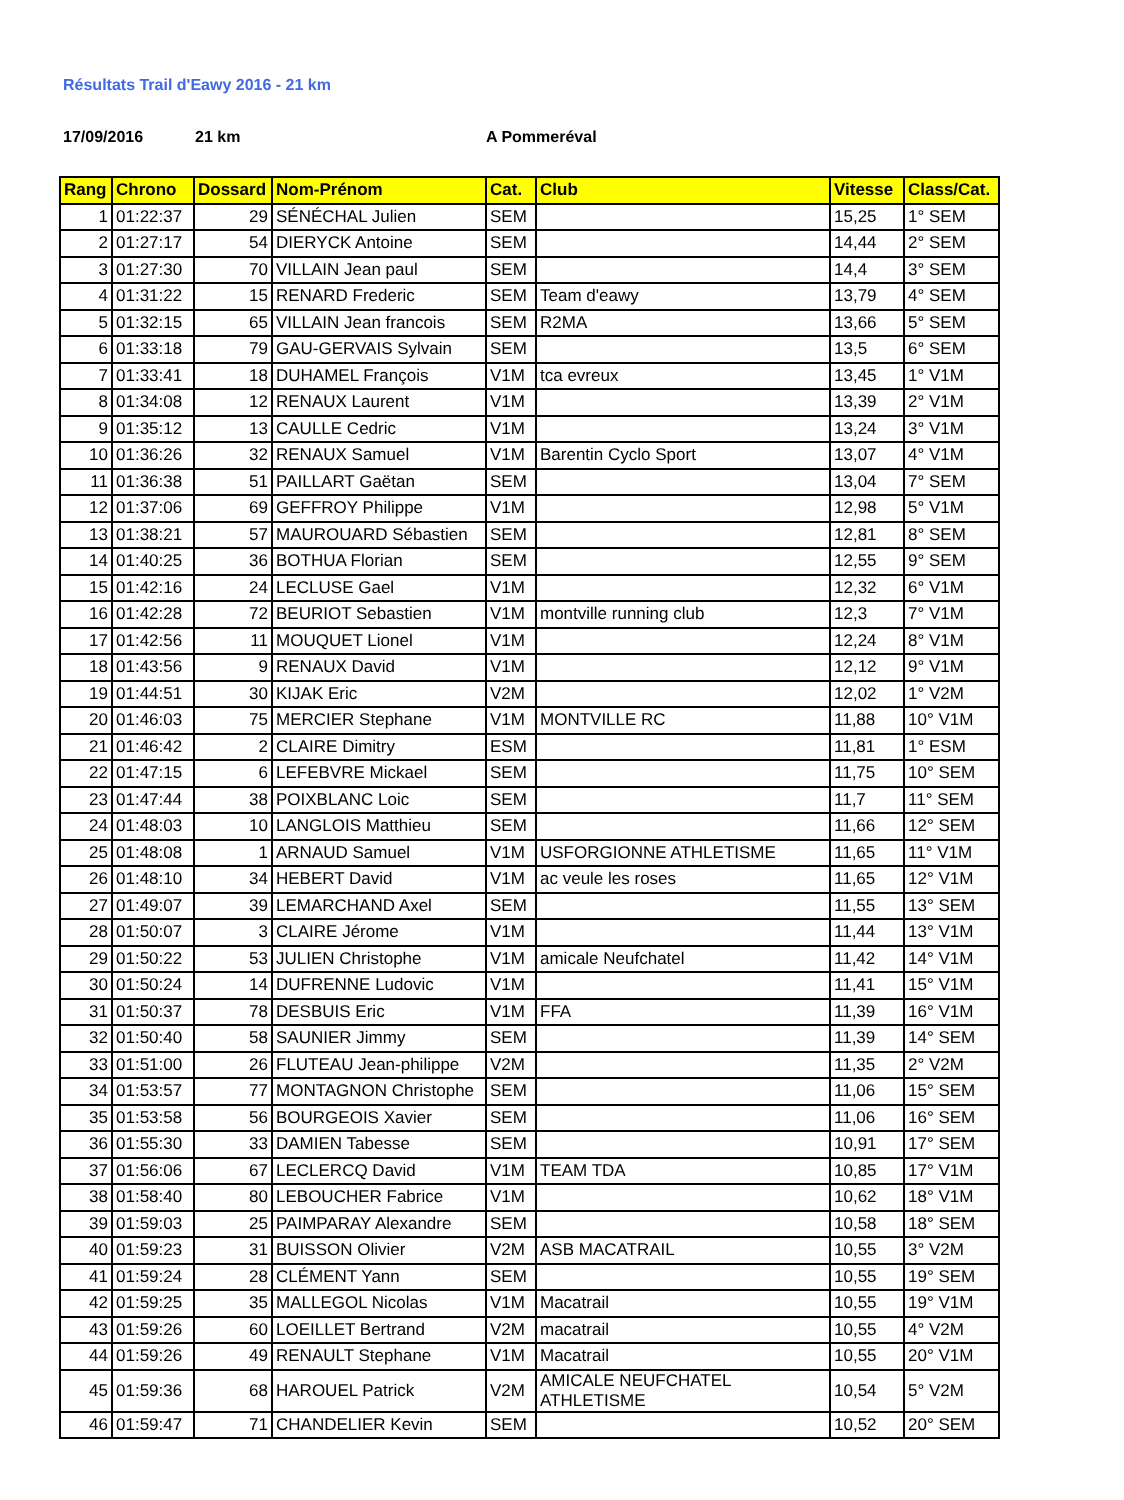Résultats Trail d'Eawy 2016 - 21 km
17/09/2016 21 km A Pommeréval
| Rang | Chrono | Dossard | Nom-Prénom | Cat. | Club | Vitesse | Class/Cat. |
| --- | --- | --- | --- | --- | --- | --- | --- |
| 1 | 01:22:37 | 29 | SÉNÉCHAL Julien | SEM | | 15,25 | 1° SEM |
| 2 | 01:27:17 | 54 | DIERYCK Antoine | SEM | | 14,44 | 2° SEM |
| 3 | 01:27:30 | 70 | VILLAIN Jean paul | SEM | | 14,4 | 3° SEM |
| 4 | 01:31:22 | 15 | RENARD Frederic | SEM | Team d'eawy | 13,79 | 4° SEM |
| 5 | 01:32:15 | 65 | VILLAIN Jean francois | SEM | R2MA | 13,66 | 5° SEM |
| 6 | 01:33:18 | 79 | GAU-GERVAIS Sylvain | SEM | | 13,5 | 6° SEM |
| 7 | 01:33:41 | 18 | DUHAMEL François | V1M | tca evreux | 13,45 | 1° V1M |
| 8 | 01:34:08 | 12 | RENAUX Laurent | V1M | | 13,39 | 2° V1M |
| 9 | 01:35:12 | 13 | CAULLE Cedric | V1M | | 13,24 | 3° V1M |
| 10 | 01:36:26 | 32 | RENAUX Samuel | V1M | Barentin Cyclo Sport | 13,07 | 4° V1M |
| 11 | 01:36:38 | 51 | PAILLART Gaëtan | SEM | | 13,04 | 7° SEM |
| 12 | 01:37:06 | 69 | GEFFROY Philippe | V1M | | 12,98 | 5° V1M |
| 13 | 01:38:21 | 57 | MAUROUARD Sébastien | SEM | | 12,81 | 8° SEM |
| 14 | 01:40:25 | 36 | BOTHUA Florian | SEM | | 12,55 | 9° SEM |
| 15 | 01:42:16 | 24 | LECLUSE Gael | V1M | | 12,32 | 6° V1M |
| 16 | 01:42:28 | 72 | BEURIOT Sebastien | V1M | montville running club | 12,3 | 7° V1M |
| 17 | 01:42:56 | 11 | MOUQUET Lionel | V1M | | 12,24 | 8° V1M |
| 18 | 01:43:56 | 9 | RENAUX David | V1M | | 12,12 | 9° V1M |
| 19 | 01:44:51 | 30 | KIJAK Eric | V2M | | 12,02 | 1° V2M |
| 20 | 01:46:03 | 75 | MERCIER Stephane | V1M | MONTVILLE RC | 11,88 | 10° V1M |
| 21 | 01:46:42 | 2 | CLAIRE Dimitry | ESM | | 11,81 | 1° ESM |
| 22 | 01:47:15 | 6 | LEFEBVRE Mickael | SEM | | 11,75 | 10° SEM |
| 23 | 01:47:44 | 38 | POIXBLANC Loic | SEM | | 11,7 | 11° SEM |
| 24 | 01:48:03 | 10 | LANGLOIS Matthieu | SEM | | 11,66 | 12° SEM |
| 25 | 01:48:08 | 1 | ARNAUD Samuel | V1M | USFORGIONNE ATHLETISME | 11,65 | 11° V1M |
| 26 | 01:48:10 | 34 | HEBERT David | V1M | ac veule les roses | 11,65 | 12° V1M |
| 27 | 01:49:07 | 39 | LEMARCHAND Axel | SEM | | 11,55 | 13° SEM |
| 28 | 01:50:07 | 3 | CLAIRE Jérome | V1M | | 11,44 | 13° V1M |
| 29 | 01:50:22 | 53 | JULIEN Christophe | V1M | amicale Neufchatel | 11,42 | 14° V1M |
| 30 | 01:50:24 | 14 | DUFRENNE Ludovic | V1M | | 11,41 | 15° V1M |
| 31 | 01:50:37 | 78 | DESBUIS Eric | V1M | FFA | 11,39 | 16° V1M |
| 32 | 01:50:40 | 58 | SAUNIER Jimmy | SEM | | 11,39 | 14° SEM |
| 33 | 01:51:00 | 26 | FLUTEAU Jean-philippe | V2M | | 11,35 | 2° V2M |
| 34 | 01:53:57 | 77 | MONTAGNON Christophe | SEM | | 11,06 | 15° SEM |
| 35 | 01:53:58 | 56 | BOURGEOIS Xavier | SEM | | 11,06 | 16° SEM |
| 36 | 01:55:30 | 33 | DAMIEN Tabesse | SEM | | 10,91 | 17° SEM |
| 37 | 01:56:06 | 67 | LECLERCQ David | V1M | TEAM TDA | 10,85 | 17° V1M |
| 38 | 01:58:40 | 80 | LEBOUCHER Fabrice | V1M | | 10,62 | 18° V1M |
| 39 | 01:59:03 | 25 | PAIMPARAY Alexandre | SEM | | 10,58 | 18° SEM |
| 40 | 01:59:23 | 31 | BUISSON Olivier | V2M | ASB MACATRAIL | 10,55 | 3° V2M |
| 41 | 01:59:24 | 28 | CLÉMENT Yann | SEM | | 10,55 | 19° SEM |
| 42 | 01:59:25 | 35 | MALLEGOL Nicolas | V1M | Macatrail | 10,55 | 19° V1M |
| 43 | 01:59:26 | 60 | LOEILLET Bertrand | V2M | macatrail | 10,55 | 4° V2M |
| 44 | 01:59:26 | 49 | RENAULT Stephane | V1M | Macatrail | 10,55 | 20° V1M |
| 45 | 01:59:36 | 68 | HAROUEL Patrick | V2M | AMICALE NEUFCHATEL ATHLETISME | 10,54 | 5° V2M |
| 46 | 01:59:47 | 71 | CHANDELIER Kevin | SEM | | 10,52 | 20° SEM |